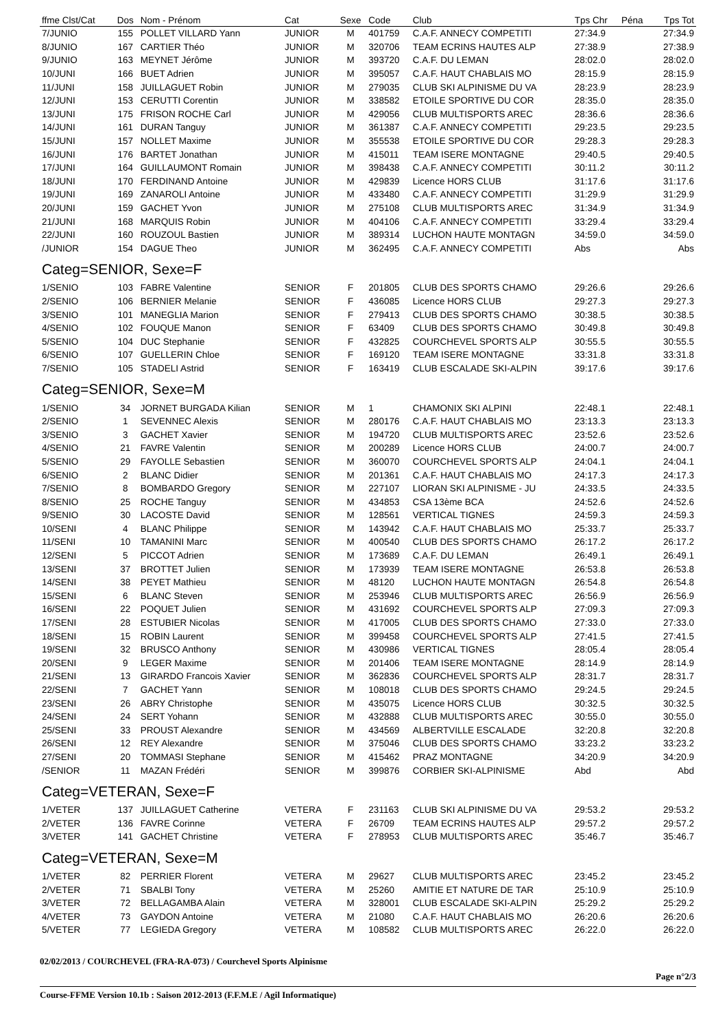| ffme Clst/Cat | Dos | Nom - Prénom | Cat | Sexe | Code | Club | Tps Chr | Péna | Tps Tot |
| --- | --- | --- | --- | --- | --- | --- | --- | --- | --- |
| 7/JUNIO | 155 | POLLET VILLARD Yann | JUNIOR | M | 401759 | C.A.F. ANNECY COMPETITI | 27:34.9 | | 27:34.9 |
| 8/JUNIO | 167 | CARTIER Théo | JUNIOR | M | 320706 | TEAM ECRINS HAUTES ALP | 27:38.9 | | 27:38.9 |
| 9/JUNIO | 163 | MEYNET Jérôme | JUNIOR | M | 393720 | C.A.F. DU LEMAN | 28:02.0 | | 28:02.0 |
| 10/JUNI | 166 | BUET Adrien | JUNIOR | M | 395057 | C.A.F. HAUT CHABLAIS MO | 28:15.9 | | 28:15.9 |
| 11/JUNI | 158 | JUILLAGUET Robin | JUNIOR | M | 279035 | CLUB SKI ALPINISME DU VA | 28:23.9 | | 28:23.9 |
| 12/JUNI | 153 | CERUTTI Corentin | JUNIOR | M | 338582 | ETOILE SPORTIVE DU COR | 28:35.0 | | 28:35.0 |
| 13/JUNI | 175 | FRISON ROCHE Carl | JUNIOR | M | 429056 | CLUB MULTISPORTS AREC | 28:36.6 | | 28:36.6 |
| 14/JUNI | 161 | DURAN Tanguy | JUNIOR | M | 361387 | C.A.F. ANNECY COMPETITI | 29:23.5 | | 29:23.5 |
| 15/JUNI | 157 | NOLLET Maxime | JUNIOR | M | 355538 | ETOILE SPORTIVE DU COR | 29:28.3 | | 29:28.3 |
| 16/JUNI | 176 | BARTET Jonathan | JUNIOR | M | 415011 | TEAM ISERE MONTAGNE | 29:40.5 | | 29:40.5 |
| 17/JUNI | 164 | GUILLAUMONT Romain | JUNIOR | M | 398438 | C.A.F. ANNECY COMPETITI | 30:11.2 | | 30:11.2 |
| 18/JUNI | 170 | FERDINAND Antoine | JUNIOR | M | 429839 | Licence HORS CLUB | 31:17.6 | | 31:17.6 |
| 19/JUNI | 169 | ZANAROLI Antoine | JUNIOR | M | 433480 | C.A.F. ANNECY COMPETITI | 31:29.9 | | 31:29.9 |
| 20/JUNI | 159 | GACHET Yvon | JUNIOR | M | 275108 | CLUB MULTISPORTS AREC | 31:34.9 | | 31:34.9 |
| 21/JUNI | 168 | MARQUIS Robin | JUNIOR | M | 404106 | C.A.F. ANNECY COMPETITI | 33:29.4 | | 33:29.4 |
| 22/JUNI | 160 | ROUZOUL Bastien | JUNIOR | M | 389314 | LUCHON HAUTE MONTAGN | 34:59.0 | | 34:59.0 |
| /JUNIOR | 154 | DAGUE Theo | JUNIOR | M | 362495 | C.A.F. ANNECY COMPETITI | Abs | | Abs |
| Categ=SENIOR, Sexe=F | | | | | | | | | |
| 1/SENIO | 103 | FABRE Valentine | SENIOR | F | 201805 | CLUB DES SPORTS CHAMO | 29:26.6 | | 29:26.6 |
| 2/SENIO | 106 | BERNIER Melanie | SENIOR | F | 436085 | Licence HORS CLUB | 29:27.3 | | 29:27.3 |
| 3/SENIO | 101 | MANEGLIA Marion | SENIOR | F | 279413 | CLUB DES SPORTS CHAMO | 30:38.5 | | 30:38.5 |
| 4/SENIO | 102 | FOUQUE Manon | SENIOR | F | 63409 | CLUB DES SPORTS CHAMO | 30:49.8 | | 30:49.8 |
| 5/SENIO | 104 | DUC Stephanie | SENIOR | F | 432825 | COURCHEVEL SPORTS ALP | 30:55.5 | | 30:55.5 |
| 6/SENIO | 107 | GUELLERIN Chloe | SENIOR | F | 169120 | TEAM ISERE MONTAGNE | 33:31.8 | | 33:31.8 |
| 7/SENIO | 105 | STADELI Astrid | SENIOR | F | 163419 | CLUB ESCALADE SKI-ALPIN | 39:17.6 | | 39:17.6 |
| Categ=SENIOR, Sexe=M | | | | | | | | | |
| 1/SENIO | 34 | JORNET BURGADA Kilian | SENIOR | M | 1 | CHAMONIX SKI ALPINI | 22:48.1 | | 22:48.1 |
| 2/SENIO | 1 | SEVENNEC Alexis | SENIOR | M | 280176 | C.A.F. HAUT CHABLAIS MO | 23:13.3 | | 23:13.3 |
| 3/SENIO | 3 | GACHET Xavier | SENIOR | M | 194720 | CLUB MULTISPORTS AREC | 23:52.6 | | 23:52.6 |
| 4/SENIO | 21 | FAVRE Valentin | SENIOR | M | 200289 | Licence HORS CLUB | 24:00.7 | | 24:00.7 |
| 5/SENIO | 29 | FAYOLLE Sebastien | SENIOR | M | 360070 | COURCHEVEL SPORTS ALP | 24:04.1 | | 24:04.1 |
| 6/SENIO | 2 | BLANC Didier | SENIOR | M | 201361 | C.A.F. HAUT CHABLAIS MO | 24:17.3 | | 24:17.3 |
| 7/SENIO | 8 | BOMBARDO Gregory | SENIOR | M | 227107 | LIORAN SKI ALPINISME - JU | 24:33.5 | | 24:33.5 |
| 8/SENIO | 25 | ROCHE Tanguy | SENIOR | M | 434853 | CSA 13ème BCA | 24:52.6 | | 24:52.6 |
| 9/SENIO | 30 | LACOSTE David | SENIOR | M | 128561 | VERTICAL TIGNES | 24:59.3 | | 24:59.3 |
| 10/SENI | 4 | BLANC Philippe | SENIOR | M | 143942 | C.A.F. HAUT CHABLAIS MO | 25:33.7 | | 25:33.7 |
| 11/SENI | 10 | TAMANINI Marc | SENIOR | M | 400540 | CLUB DES SPORTS CHAMO | 26:17.2 | | 26:17.2 |
| 12/SENI | 5 | PICCOT Adrien | SENIOR | M | 173689 | C.A.F. DU LEMAN | 26:49.1 | | 26:49.1 |
| 13/SENI | 37 | BROTTET Julien | SENIOR | M | 173939 | TEAM ISERE MONTAGNE | 26:53.8 | | 26:53.8 |
| 14/SENI | 38 | PEYET Mathieu | SENIOR | M | 48120 | LUCHON HAUTE MONTAGN | 26:54.8 | | 26:54.8 |
| 15/SENI | 6 | BLANC Steven | SENIOR | M | 253946 | CLUB MULTISPORTS AREC | 26:56.9 | | 26:56.9 |
| 16/SENI | 22 | POQUET Julien | SENIOR | M | 431692 | COURCHEVEL SPORTS ALP | 27:09.3 | | 27:09.3 |
| 17/SENI | 28 | ESTUBIER Nicolas | SENIOR | M | 417005 | CLUB DES SPORTS CHAMO | 27:33.0 | | 27:33.0 |
| 18/SENI | 15 | ROBIN Laurent | SENIOR | M | 399458 | COURCHEVEL SPORTS ALP | 27:41.5 | | 27:41.5 |
| 19/SENI | 32 | BRUSCO Anthony | SENIOR | M | 430986 | VERTICAL TIGNES | 28:05.4 | | 28:05.4 |
| 20/SENI | 9 | LEGER Maxime | SENIOR | M | 201406 | TEAM ISERE MONTAGNE | 28:14.9 | | 28:14.9 |
| 21/SENI | 13 | GIRARDO Francois Xavier | SENIOR | M | 362836 | COURCHEVEL SPORTS ALP | 28:31.7 | | 28:31.7 |
| 22/SENI | 7 | GACHET Yann | SENIOR | M | 108018 | CLUB DES SPORTS CHAMO | 29:24.5 | | 29:24.5 |
| 23/SENI | 26 | ABRY Christophe | SENIOR | M | 435075 | Licence HORS CLUB | 30:32.5 | | 30:32.5 |
| 24/SENI | 24 | SERT Yohann | SENIOR | M | 432888 | CLUB MULTISPORTS AREC | 30:55.0 | | 30:55.0 |
| 25/SENI | 33 | PROUST Alexandre | SENIOR | M | 434569 | ALBERTVILLE ESCALADE | 32:20.8 | | 32:20.8 |
| 26/SENI | 12 | REY Alexandre | SENIOR | M | 375046 | CLUB DES SPORTS CHAMO | 33:23.2 | | 33:23.2 |
| 27/SENI | 20 | TOMMASI Stephane | SENIOR | M | 415462 | PRAZ MONTAGNE | 34:20.9 | | 34:20.9 |
| /SENIOR | 11 | MAZAN Frédéri | SENIOR | M | 399876 | CORBIER SKI-ALPINISME | Abd | | Abd |
| Categ=VETERAN, Sexe=F | | | | | | | | | |
| 1/VETER | 137 | JUILLAGUET Catherine | VETERA | F | 231163 | CLUB SKI ALPINISME DU VA | 29:53.2 | | 29:53.2 |
| 2/VETER | 136 | FAVRE Corinne | VETERA | F | 26709 | TEAM ECRINS HAUTES ALP | 29:57.2 | | 29:57.2 |
| 3/VETER | 141 | GACHET Christine | VETERA | F | 278953 | CLUB MULTISPORTS AREC | 35:46.7 | | 35:46.7 |
| Categ=VETERAN, Sexe=M | | | | | | | | | |
| 1/VETER | 82 | PERRIER Florent | VETERA | M | 29627 | CLUB MULTISPORTS AREC | 23:45.2 | | 23:45.2 |
| 2/VETER | 71 | SBALBI Tony | VETERA | M | 25260 | AMITIE ET NATURE DE TAR | 25:10.9 | | 25:10.9 |
| 3/VETER | 72 | BELLAGAMBA Alain | VETERA | M | 328001 | CLUB ESCALADE SKI-ALPIN | 25:29.2 | | 25:29.2 |
| 4/VETER | 73 | GAYDON Antoine | VETERA | M | 21080 | C.A.F. HAUT CHABLAIS MO | 26:20.6 | | 26:20.6 |
| 5/VETER | 77 | LEGIEDA Gregory | VETERA | M | 108582 | CLUB MULTISPORTS AREC | 26:22.0 | | 26:22.0 |
02/02/2013 / COURCHEVEL (FRA-RA-073) / Courchevel Sports Alpinisme
Page n°2/3
Course-FFME Version 10.1b : Saison 2012-2013 (F.F.M.E / Agil Informatique)